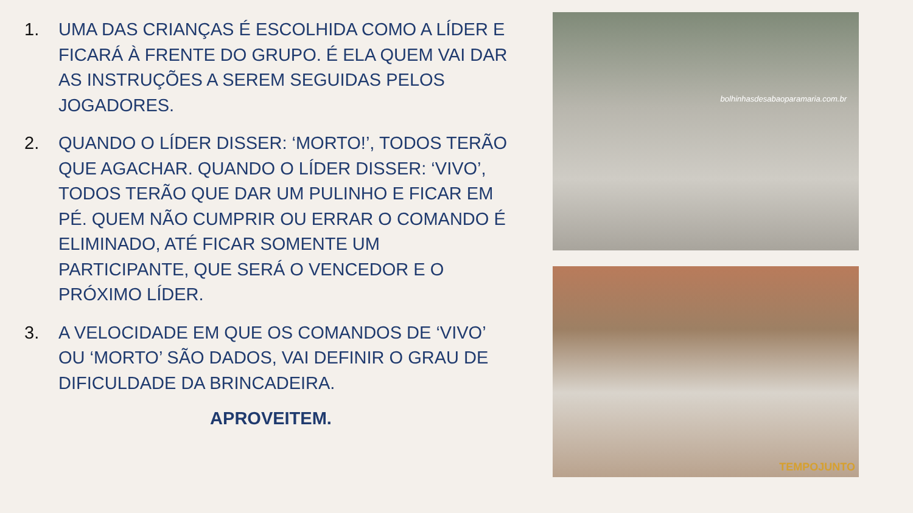1. UMA DAS CRIANÇAS É ESCOLHIDA COMO A LÍDER E FICARÁ À FRENTE DO GRUPO. É ELA QUEM VAI DAR AS INSTRUÇÕES A SEREM SEGUIDAS PELOS JOGADORES.
2. QUANDO O LÍDER DISSER: ‘MORTO!’, TODOS TERÃO QUE AGACHAR. QUANDO O LÍDER DISSER: ‘VIVO’, TODOS TERÃO QUE DAR UM PULINHO E FICAR EM PÉ. QUEM NÃO CUMPRIR OU ERRAR O COMANDO É ELIMINADO, ATÉ FICAR SOMENTE UM PARTICIPANTE, QUE SERÁ O VENCEDOR E O PRÓXIMO LÍDER.
3. A VELOCIDADE EM QUE OS COMANDOS DE ‘VIVO’ OU ‘MORTO’ SÃO DADOS, VAI DEFINIR O GRAU DE DIFICULDADE DA BRINCADEIRA.
APROVEITEM.
bolhinhasdesabaoparamaria.com.br
TEMPOJUNTO